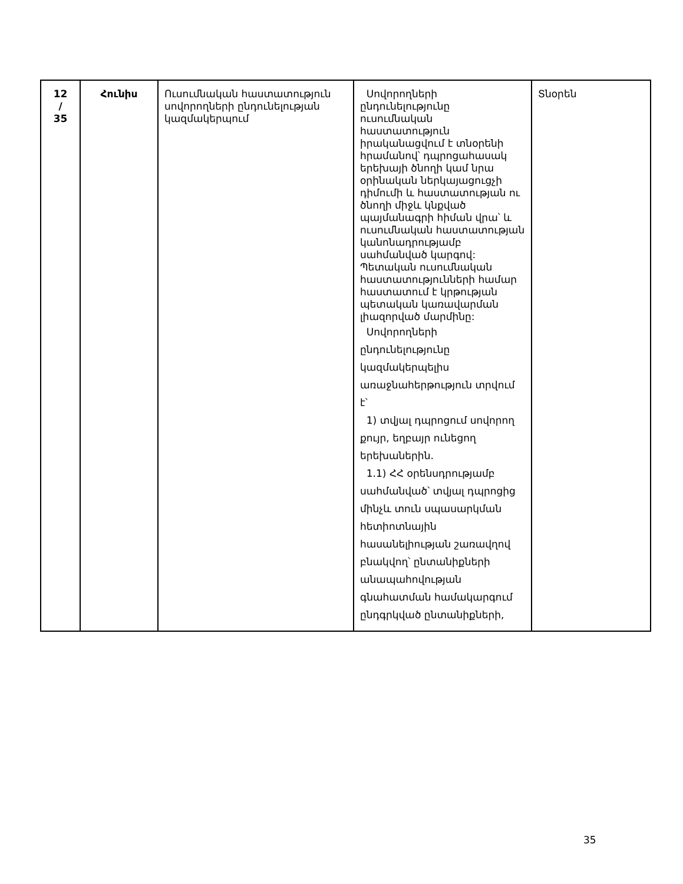| 12 / 35 | Հունիս | Ուսումնական հաստատություն սովորողների ընդունելության կազմակերպում | Սովորողների ընդունելությունը ուսումնական հաստատություն իրականացվում է տնօրենի հրամանով՝ դպրոցահասակ երեխայի ծնողի կամ նրա օրինական ներկայացուցչի դիմումի և հաստատության ու ծնողի միջև կնքված պայմանագրի հիման վրա՝ և ուսումնական հաստատության կանոնադրությամբ սահմանված կարգով: Պետական ուսումնական հաստատությունների համար հաստատում է կրթության պետական կառավարման լիազորված մարմինը: Սովորողների ընդունելությունը կազմակերպելիս առաջնահերթություն տրվում է՝ 1) տվյալ դպրոցում սովորող քույր, եղբայր ունեցող երեխաներին. 1.1) ՀՀ օրենսդրությամբ սահմանված՝ տվյալ դպրոցից մինչև տուն սպասարկման հետիոտնային հասանելիության շառավղով բնակվող՝ ընտանիքների անապահովության գնահատման համակարգում ընդգրկված ընտանիքների, | Տնօրեն |
35